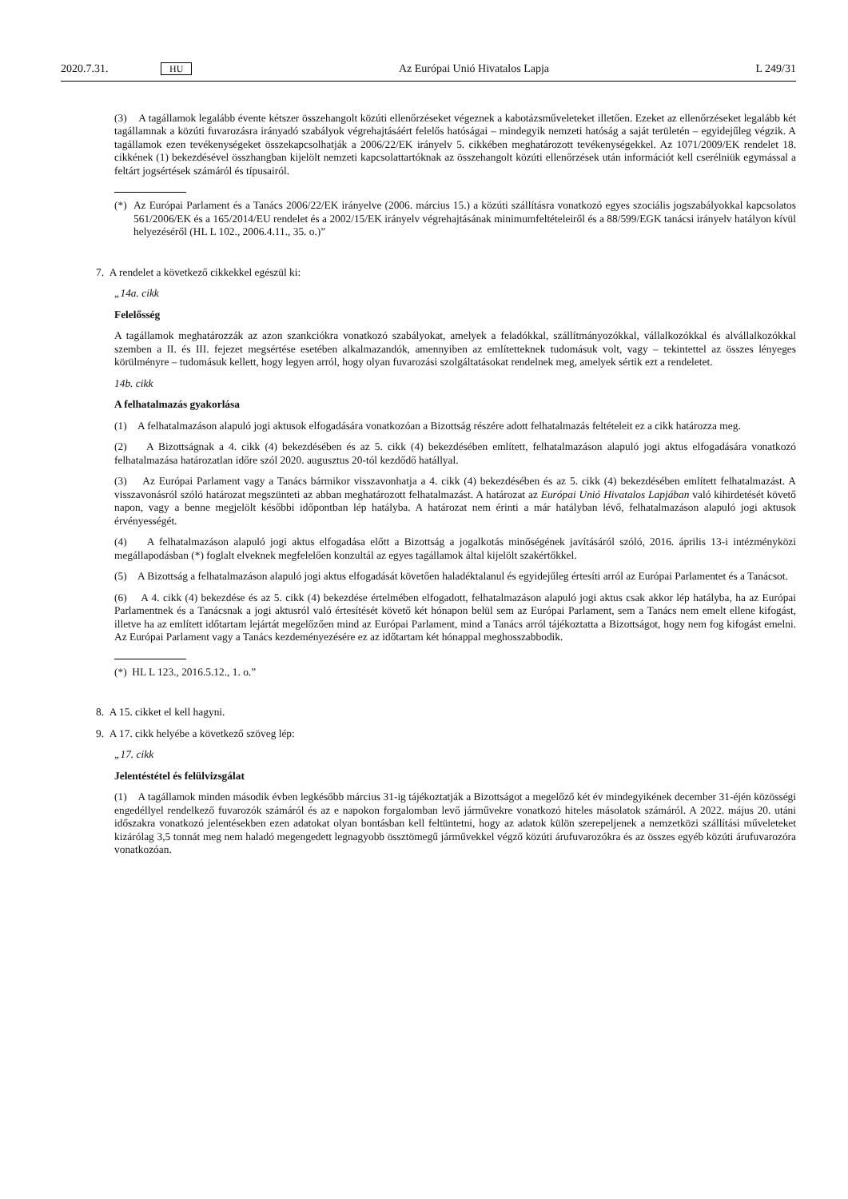2020.7.31. HU Az Európai Unió Hivatalos Lapja L 249/31
(3) A tagállamok legalább évente kétszer összehangolt közúti ellenőrzéseket végeznek a kabotázsműveleteket illetően. Ezeket az ellenőrzéseket legalább két tagállamnak a közúti fuvarozásra irányadó szabályok végrehajtásáért felelős hatóságai – mindegyik nemzeti hatóság a saját területén – egyidejűleg végzik. A tagállamok ezen tevékenységeket összekapcsolhatják a 2006/22/EK irányelv 5. cikkében meghatározott tevékenységekkel. Az 1071/2009/EK rendelet 18. cikkének (1) bekezdésével összhangban kijelölt nemzeti kapcsolattartóknak az összehangolt közúti ellenőrzések után információt kell cserélniük egymással a feltárt jogsértések számáról és típusairól.
(*) Az Európai Parlament és a Tanács 2006/22/EK irányelve (2006. március 15.) a közúti szállításra vonatkozó egyes szociális jogszabályokkal kapcsolatos 561/2006/EK és a 165/2014/EU rendelet és a 2002/15/EK irányelv végrehajtásának minimumfeltételeiről és a 88/599/EGK tanácsi irányelv hatályon kívül helyezéséről (HL L 102., 2006.4.11., 35. o.)”
7. A rendelet a következő cikkekkel egészül ki:
„14a. cikk
Felelősség
A tagállamok meghatározzák az azon szankciókra vonatkozó szabályokat, amelyek a feladókkal, szállítmányozókkal, vállalkozókkal és alvállalkozókkal szemben a II. és III. fejezet megsértése esetében alkalmazandók, amennyiben az említetteknek tudomásuk volt, vagy – tekintettel az összes lényeges körülményre – tudomásuk kellett, hogy legyen arról, hogy olyan fuvarozási szolgáltatásokat rendelnek meg, amelyek sértik ezt a rendeletet.
14b. cikk
A felhatalmazás gyakorlása
(1) A felhatalmazáson alapuló jogi aktusok elfogadására vonatkozóan a Bizottság részére adott felhatalmazás feltételeit ez a cikk határozza meg.
(2) A Bizottságnak a 4. cikk (4) bekezdésében és az 5. cikk (4) bekezdésében említett, felhatalmazáson alapuló jogi aktus elfogadására vonatkozó felhatalmazása határozatlan időre szól 2020. augusztus 20-tól kezdődő hatállyal.
(3) Az Európai Parlament vagy a Tanács bármikor visszavonhatja a 4. cikk (4) bekezdésében és az 5. cikk (4) bekezdésében említett felhatalmazást. A visszavonásról szóló határozat megszünteti az abban meghatározott felhatalmazást. A határozat az Európai Unió Hivatalos Lapjában való kihirdetését követő napon, vagy a benne megjelölt későbbi időpontban lép hatályba. A határozat nem érinti a már hatályban lévő, felhatalmazáson alapuló jogi aktusok érvényességét.
(4) A felhatalmazáson alapuló jogi aktus elfogadása előtt a Bizottság a jogalkotás minőségének javításáról szóló, 2016. április 13-i intézményközi megállapodásban (*) foglalt elveknek megfelelően konzultál az egyes tagállamok által kijelölt szakértőkkel.
(5) A Bizottság a felhatalmazáson alapuló jogi aktus elfogadását követően haladéktalanul és egyidejűleg értesíti arról az Európai Parlamentet és a Tanácsot.
(6) A 4. cikk (4) bekezdése és az 5. cikk (4) bekezdése értelmében elfogadott, felhatalmazáson alapuló jogi aktus csak akkor lép hatályba, ha az Európai Parlamentnek és a Tanácsnak a jogi aktusról való értesítését követő két hónapon belül sem az Európai Parlament, sem a Tanács nem emelt ellene kifogást, illetve ha az említett időtartam lejártát megelőzően mind az Európai Parlament, mind a Tanács arról tájékoztatta a Bizottságot, hogy nem fog kifogást emelni. Az Európai Parlament vagy a Tanács kezdeményezésére ez az időtartam két hónappal meghosszabbodik.
(*) HL L 123., 2016.5.12., 1. o.”
8. A 15. cikket el kell hagyni.
9. A 17. cikk helyébe a következő szöveg lép:
„17. cikk
Jelentéstétel és felülvizsgálat
(1) A tagállamok minden második évben legkésőbb március 31-ig tájékoztatják a Bizottságot a megelőző két év mindegyikének december 31-éjén közösségi engedéllyel rendelkező fuvarozók számáról és az e napokon forgalomban levő járművekre vonatkozó hiteles másolatok számáról. A 2022. május 20. utáni időszakra vonatkozó jelentésekben ezen adatokat olyan bontásban kell feltüntetni, hogy az adatok külön szerepeljenek a nemzetközi szállítási műveleteket kizárólag 3,5 tonnát meg nem haladó megengedett legnagyobb össztömegű járművekkel végző közúti árufuvarozókra és az összes egyéb közúti árufuvarozóra vonatkozóan.